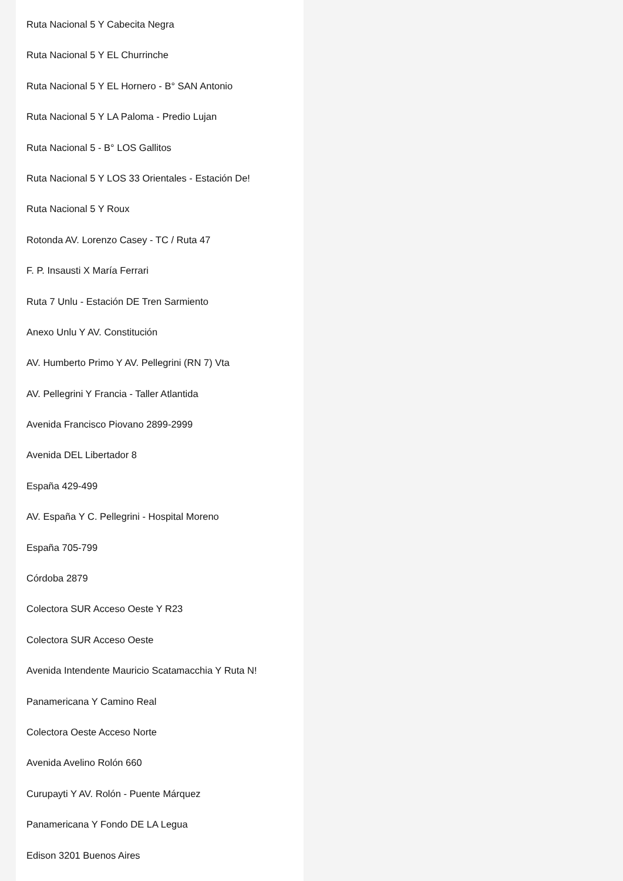Ruta Nacional 5 Y Cabecita Negra
Ruta Nacional 5 Y EL Churrinche
Ruta Nacional 5 Y EL Hornero - B° SAN Antonio
Ruta Nacional 5 Y LA Paloma - Predio Lujan
Ruta Nacional 5 - B° LOS Gallitos
Ruta Nacional 5 Y LOS 33 Orientales - Estación De!
Ruta Nacional 5 Y Roux
Rotonda AV. Lorenzo Casey - TC / Ruta 47
F. P. Insausti X María Ferrari
Ruta 7 Unlu - Estación DE Tren Sarmiento
Anexo Unlu Y AV. Constitución
AV. Humberto Primo Y AV. Pellegrini (RN 7) Vta
AV. Pellegrini Y Francia - Taller Atlantida
Avenida Francisco Piovano 2899-2999
Avenida DEL Libertador 8
España 429-499
AV. España Y C. Pellegrini - Hospital Moreno
España 705-799
Córdoba 2879
Colectora SUR Acceso Oeste Y R23
Colectora SUR Acceso Oeste
Avenida Intendente Mauricio Scatamacchia Y Ruta N!
Panamericana Y Camino Real
Colectora Oeste Acceso Norte
Avenida Avelino Rolón 660
Curupayti Y AV. Rolón - Puente Márquez
Panamericana Y Fondo DE LA Legua
Edison 3201 Buenos Aires